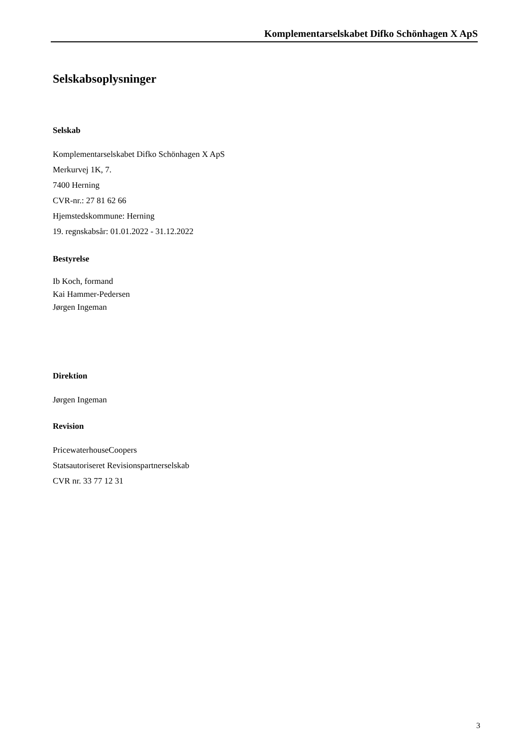Komplementarselskabet Difko Schönhagen X ApS
Selskabsoplysninger
Selskab
Komplementarselskabet Difko Schönhagen X ApS
Merkurvej 1K, 7.
7400 Herning
CVR-nr.: 27 81 62 66
Hjemstedskommune: Herning
19. regnskabsår: 01.01.2022 - 31.12.2022
Bestyrelse
Ib Koch, formand
Kai Hammer-Pedersen
Jørgen Ingeman
Direktion
Jørgen Ingeman
Revision
PricewaterhouseCoopers
Statsautoriseret Revisionspartnerselskab
CVR nr. 33 77 12 31
3